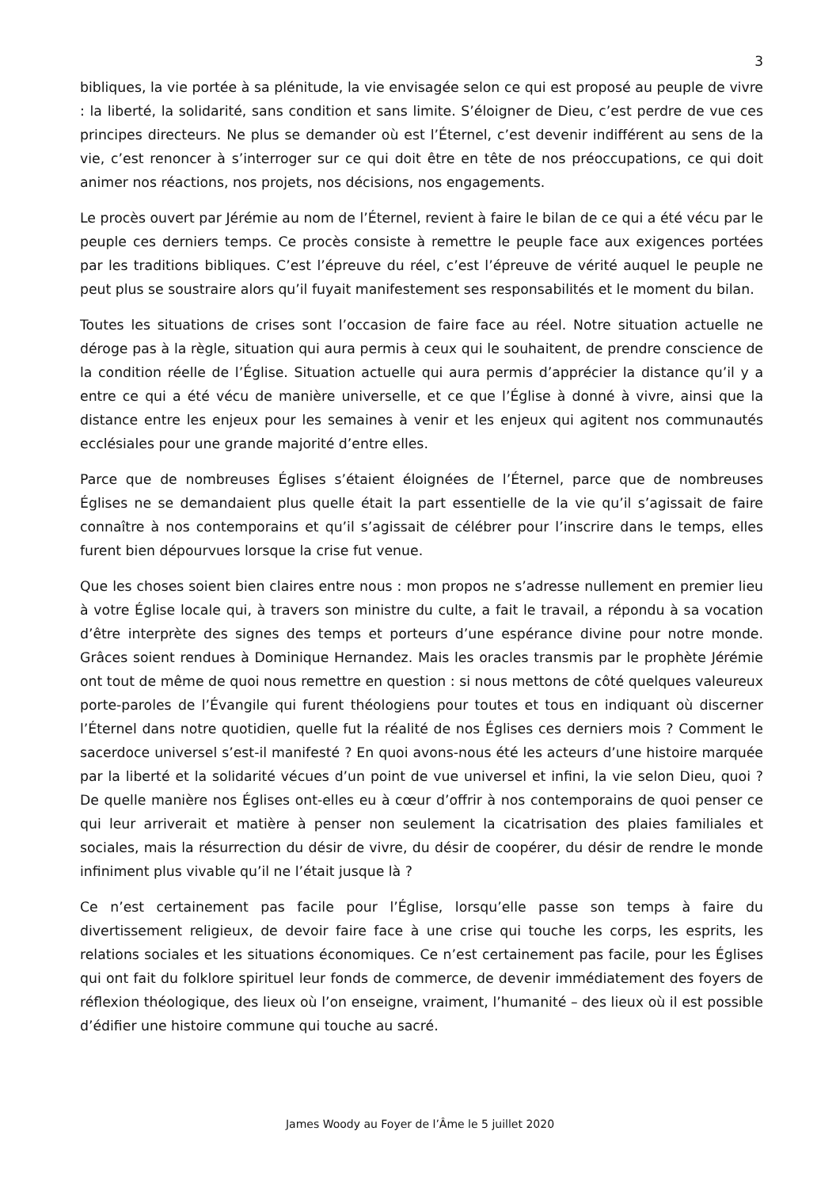3
bibliques, la vie portée à sa plénitude, la vie envisagée selon ce qui est proposé au peuple de vivre : la liberté, la solidarité, sans condition et sans limite. S’éloigner de Dieu, c’est perdre de vue ces principes directeurs. Ne plus se demander où est l’Éternel, c’est devenir indifférent au sens de la vie, c’est renoncer à s’interroger sur ce qui doit être en tête de nos préoccupations, ce qui doit animer nos réactions, nos projets, nos décisions, nos engagements.
Le procès ouvert par Jérémie au nom de l’Éternel, revient à faire le bilan de ce qui a été vécu par le peuple ces derniers temps. Ce procès consiste à remettre le peuple face aux exigences portées par les traditions bibliques. C’est l’épreuve du réel, c’est l’épreuve de vérité auquel le peuple ne peut plus se soustraire alors qu’il fuyait manifestement ses responsabilités et le moment du bilan.
Toutes les situations de crises sont l’occasion de faire face au réel. Notre situation actuelle ne déroge pas à la règle, situation qui aura permis à ceux qui le souhaitent, de prendre conscience de la condition réelle de l’Église. Situation actuelle qui aura permis d’apprécier la distance qu’il y a entre ce qui a été vécu de manière universelle, et ce que l’Église à donné à vivre, ainsi que la distance entre les enjeux pour les semaines à venir et les enjeux qui agitent nos communautés ecclésiales pour une grande majorité d’entre elles.
Parce que de nombreuses Églises s’étaient éloignées de l’Éternel, parce que de nombreuses Églises ne se demandaient plus quelle était la part essentielle de la vie qu’il s’agissait de faire connaître à nos contemporains et qu’il s’agissait de célébrer pour l’inscrire dans le temps, elles furent bien dépourvues lorsque la crise fut venue.
Que les choses soient bien claires entre nous : mon propos ne s’adresse nullement en premier lieu à votre Église locale qui, à travers son ministre du culte, a fait le travail, a répondu à sa vocation d’être interprète des signes des temps et porteurs d’une espérance divine pour notre monde. Grâces soient rendues à Dominique Hernandez. Mais les oracles transmis par le prophète Jérémie ont tout de même de quoi nous remettre en question : si nous mettons de côté quelques valeureux porte-paroles de l’Évangile qui furent théologiens pour toutes et tous en indiquant où discerner l’Éternel dans notre quotidien, quelle fut la réalité de nos Églises ces derniers mois ? Comment le sacerdoce universel s’est-il manifesté ? En quoi avons-nous été les acteurs d’une histoire marquée par la liberté et la solidarité vécues d’un point de vue universel et infini, la vie selon Dieu, quoi ? De quelle manière nos Églises ont-elles eu à cœur d’offrir à nos contemporains de quoi penser ce qui leur arriverait et matière à penser non seulement la cicatrisation des plaies familiales et sociales, mais la résurrection du désir de vivre, du désir de coopérer, du désir de rendre le monde infiniment plus vivable qu’il ne l’était jusque là ?
Ce n’est certainement pas facile pour l’Église, lorsqu’elle passe son temps à faire du divertissement religieux, de devoir faire face à une crise qui touche les corps, les esprits, les relations sociales et les situations économiques. Ce n’est certainement pas facile, pour les Églises qui ont fait du folklore spirituel leur fonds de commerce, de devenir immédiatement des foyers de réflexion théologique, des lieux où l’on enseigne, vraiment, l’humanité – des lieux où il est possible d’édifier une histoire commune qui touche au sacré.
James Woody au Foyer de l’Âme le 5 juillet 2020